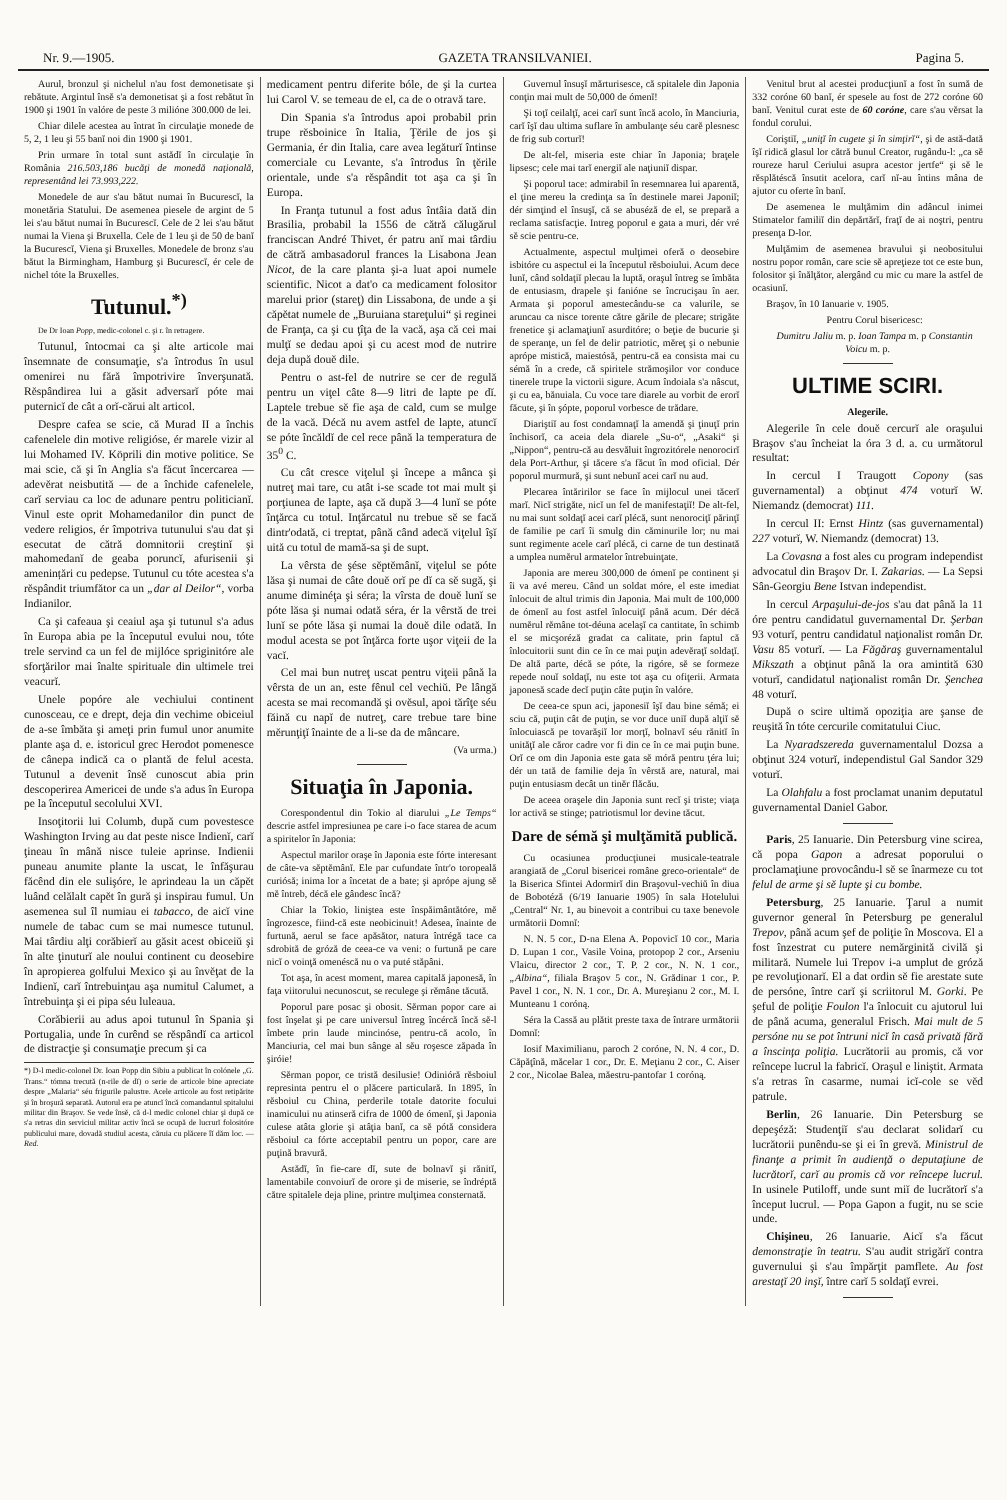Nr. 9.—1905. GAZETA TRANSILVANIEI. Pagina 5.
Aurul, bronzul şi nichelul n'au fost demonetisate şi rebătute. Argintul însĕ s'a demonetisat şi a fost rebătut în 1900 şi 1901 în valóre de peste 3 milióne 300.000 de lei.
Chiar dilele acestea au întrat în circulaţie monede de 5, 2, 1 leu şi 55 banĭ noi din 1900 şi 1901.
Prin urmare în total sunt astădĭ în circulaţie în România 216.503,186 bucăţi de monedă naţională, representând lei 73.993,222.
Monedele de aur s'au bătut numai în Bucurescĭ, la monetăria Statului. De asemenea piesele de argint de 5 lei s'au bătut numai în Bucurescĭ. Cele de 2 lei s'au bătut numai la Viena şi Bruxella. Cele de 1 leu şi de 50 de banĭ la Bucurescĭ, Viena şi Bruxelles. Monedele de bronz s'au bătut la Birmingham, Hamburg şi Bucurescĭ, ér cele de nichel tóte la Bruxelles.
Tutunul.<sup>*)</sup>
De Dr Ioan Popp, medic-colonel c. şi r. în retragere.
Tutunul, întocmai ca şi alte articole mai însemnate de consumaţie, s'a întrodus în usul omenirei nu fără împotrivire înverşunată. Rĕspândirea lui a găsit adversarĭ póte mai puternicĭ de cât a orĭ-cărui alt articol.
Despre cafea se scie, că Murad II a închis cafenelele din motive religióse, ér marele vizir al lui Mohamed IV. Köprili din motive politice. Se mai scie, că şi în Anglia s'a făcut încercarea — adevĕrat neisbutită — de a închide cafenelele, carĭ serviau ca loc de adunare pentru politicianĭ. Vinul este oprit Mohamedanilor din punct de vedere religios, ér împotriva tutunului s'au dat şi esecutat de cătră domnitorii creştinĭ şi mahomedanĭ de geaba poruncĭ, afurisenii şi amenințări cu pedepse. Tutunul cu tóte acestea s'a rĕspândit triumfător ca un „dar al Deilor“, vorba Indianilor.
Ca şi cafeaua şi ceaiul aşa şi tutunul s'a adus în Europa abia pe la începutul evului nou, tóte trele servind ca un fel de mijlóce spriginitóre ale sforţărilor mai înalte spirituale din ultimele trei veacurĭ.
Unele popóre ale vechiului continent cunosceau, ce e drept, deja din vechime obiceiul de a-se îmbăta şi ameţi prin fumul unor anumite plante aşa d. e. istoricul grec Herodot pomenesce de cânepa indică ca o plantă de felul acesta. Tutunul a devenit însĕ cunoscut abia prin descoperirea Americei de unde s'a adus în Europa pe la începutul secolului XVI.
Insoţitorii lui Columb, după cum povestesce Washington Irving au dat peste nisce Indienĭ, carĭ ţineau în mână nisce tuleie aprinse. Indienii puneau anumite plante la uscat, le înfăşurau făcênd din ele sulişóre, le aprindeau la un căpĕt luând celălalt capĕt în gură şi inspirau fumul. Un asemenea sul îl numiau ei tabacco, de aicĭ vine numele de tabac cum se mai numesce tutunul. Mai târdiu alţi corăbierĭ au găsit acest obiceiŭ şi în alte ţinuturĭ ale noului continent cu deosebire în apropierea golfului Mexico şi au învĕţat de la Indienĭ, carĭ întrebuinţau aşa numitul Calumet, a întrebuinţa şi ei pipa séu luleaua.
Corăbierii au adus apoi tutunul în Spania şi Portugalia, unde în curênd se rĕspândĭ ca articol de distracţie şi consumaţie precum şi ca
*) D-l medic-colonel Dr. Ioan Popp din Sibiu a publicat în colónele „G. Trans.“ tómna trecută (n-rile de dĭ) o serie de articole bine apreciate despre „Malaria“ séu frigurile palustre. Acele articole au fost retipărite şi în broşură separată. Autorul era pe atuncĭ încă comandantul spitalului militar din Braşov. Se vede însĕ, că d-l medic colonel chiar şi după ce s'a retras din serviciul militar activ încă se ocupă de lucrurĭ folositóre publicului mare, dovadă studiul acesta, căruia cu plăcere îĭ dăm loc. — Red.
medicament pentru diferite bóle, de şi la curtea lui Carol V. se temeau de el, ca de o otravă tare.
Din Spania s'a întrodus apoi probabil prin trupe rĕsboinice în Italia, Ţĕrile de jos şi Germania, ér din Italia, care avea legăturĭ întinse comerciale cu Levante, s'a întrodus în ţĕrile orientale, unde s'a rĕspândit tot aşa ca şi în Europa.
In Franţa tutunul a fost adus întâia dată din Brasilia, probabil la 1556 de cătră călugărul franciscan André Thivet, ér patru anĭ mai târdiu de cătră ambasadorul frances la Lisabona Jean Nicot, de la care planta şi-a luat apoi numele scientific. Nicot a dat'o ca medicament folositor marelui prior (stareţ) din Lissabona, de unde a şi căpĕtat numele de „Buruiana stareţului“ şi reginei de Franţa, ca şi cu ţîţa de la vacă, aşa că cei mai mulţĭ se dedau apoi şi cu acest mod de nutrire deja după douĕ dile.
Pentru o ast-fel de nutrire se cer de regulă pentru un viţel câte 8—9 litri de lapte pe dĭ. Laptele trebue sĕ fie aşa de cald, cum se mulge de la vacă. Décă nu avem astfel de lapte, atuncĭ se póte încăldĭ de cel rece până la temperatura de 35<sup>0</sup> C.
Cu cât cresce viţelul şi începe a mânca şi nutreţ mai tare, cu atât i-se scade tot mai mult şi porţiunea de lapte, aşa că după 3—4 lunĭ se póte înţărca cu totul. Inţărcatul nu trebue sĕ se facă dintr'odată, ci treptat, până când adecă viţelul îşĭ uită cu totul de mamă-sa şi de supt.
La vêrsta de şése sĕptĕmânĭ, viţelul se póte lăsa şi numai de câte douĕ orĭ pe dĭ ca sĕ sugă, şi anume diminéţa şi séra; la vîrsta de douĕ lunĭ se póte lăsa şi numai odată séra, ér la vêrstă de trei lunĭ se póte lăsa şi numai la douĕ dile odată. In modul acesta se pot înţărca forte uşor viţeii de la vacĭ.
Cel mai bun nutreţ uscat pentru viţeii până la vêrsta de un an, este fênul cel vechiŭ. Pe lângă acesta se mai recomandă şi ovĕsul, apoi tărîţe séu făină cu napĭ de nutreţ, care trebue tare bine mĕrunţiţĭ înainte de a li-se da de mâncare.
(Va urma.)
Situaţia în Japonia.
Corespondentul din Tokio al diarului „Le Temps“ descrie astfel impresiunea pe care i-o face starea de acum a spiritelor în Japonia:
Aspectul marilor oraşe în Japonia este fórte interesant de câte-va sĕptĕmânĭ. Ele par cufundate într'o toropeală curiósă; inima lor a încetat de a bate; şi aprópe ajung sĕ mĕ întreb, décă ele gândesc încă?
Chiar la Tokio, liniştea este înspăimântătóre, mĕ îngrozesce, fiind-că este neobicinuit! Adesea, înainte de furtună, aerul se face apăsător, natura întrégă tace ca sdrobită de gróză de ceea-ce va veni: o furtună pe care nicĭ o voinţă omenéscă nu o va puté stăpâni.
Tot aşa, în acest moment, marea capitală japonesă, în faţa viitorului necunoscut, se reculege şi rĕmâne tăcută.
Poporul pare posac şi obosit. Sĕrman popor care ai fost înşelat şi pe care universul întreg încércă încă sĕ-l îmbete prin laude mincinóse, pentru-că acolo, în Manciuria, cel mai bun sânge al sĕu roşesce zăpada în şiróie!
Sĕrman popor, ce tristă desilusie! Odinióră rĕsboiul represinta pentru el o plăcere particulară. In 1895, în rĕsboiul cu China, perderile totale datorite focului inamicului nu atinseră cifra de 1000 de ómenĭ, şi Japonia culese atâta glorie şi atâţia banĭ, ca sĕ pótă considera rĕsboiul ca fórte acceptabil pentru un popor, care are puţină bravură.
Astădĭ, în fie-care dĭ, sute de bolnavĭ şi rănitĭ, lamentabile convoiurĭ de orore şi de miserie, se îndréptă către spitalele deja pline, printre mulţimea consternată.
Guvernul însuşĭ mărturisesce, că spitalele din Japonia conţin mai mult de 50,000 de ómenĭ!
Şi toţĭ ceilalţĭ, acei carĭ sunt încă acolo, în Manciuria, carĭ îşĭ dau ultima suflare în ambulanţe séu carĕ plesnesc de frig sub corturĭ!
De alt-fel, miseria este chiar în Japonia; braţele lipsesc; cele mai tarĭ energiĭ ale naţiuniĭ dispar.
Şi poporul tace: admirabil în resemnarea lui aparentă, el ţine mereu la credinţa sa în destinele marei Japoniĭ; dér simţind el însuşĭ, că se abuséză de el, se prepară a reclama satisfacţie. Intreg poporul e gata a muri, dér vré sĕ scie pentru-ce.
Actualmente, aspectul mulţimei oferă o deosebire isbitóre cu aspectul ei la începutul rĕsboiului. Acum dece lunĭ, când soldaţiĭ plecau la luptă, oraşul întreg se îmbăta de entusiasm, drapele şi fanióne se încrucişau în aer. Armata şi poporul amestecându-se ca valurile, se aruncau ca nisce torente către gările de plecare; strigăte frenetice şi aclamaţiunĭ asurditóre; o beţie de bucurie şi de speranţe, un fel de delir patriotic, mĕreţ şi o nebunie aprópe mistică, maiestósă, pentru-că ea consista mai cu sémă în a crede, că spiritele strămoşilor vor conduce tinerele trupe la victorii sigure. Acum îndoiala s'a nâscut, şi cu ea, bănuiala. Cu voce tare diarele au vorbit de erorĭ făcute, şi în şópte, poporul vorbesce de trădare.
Diariştiĭ au fost condamnaţĭ la amendă şi ţinuţĭ prin închisorĭ, ca aceia dela diarele „Su-o“, „Asaki“ şi „Nippon“, pentru-că au desvăluit îngrozitórele nenorocirĭ dela Port-Arthur, şi tăcere s'a făcut în mod oficial. Dér poporul murmură, şi sunt nebunĭ acei carĭ nu aud.
Plecarea întăririlor se face în mijlocul unei tăcerĭ marĭ. Nicĭ strigăte, nicĭ un fel de manifestaţiĭ! De alt-fel, nu mai sunt soldaţĭ acei carĭ plécă, sunt nenorociţĭ părinţĭ de familie pe carĭ îi smulg din căminurile lor; nu mai sunt regimente acele carĭ plécă, ci carne de tun destinată a umplea numĕrul armatelor întrebuinţate.
Japonia are mereu 300,000 de ómenĭ pe continent şi îi va avé mereu. Când un soldat móre, el este imediat înlocuit de altul trimis din Japonia. Mai mult de 100,000 de ómenĭ au fost astfel înlocuiţĭ până acum. Dér décă numĕrul rĕmâne tot-déuna acelaşĭ ca cantitate, în schimb el se micşoréză gradat ca calitate, prin faptul că înlocuitorii sunt din ce în ce mai puţin adevĕraţĭ soldaţĭ. De altă parte, décă se póte, la rigóre, sĕ se formeze repede nouĭ soldaţĭ, nu este tot aşa cu ofiţerii. Armata japonesă scade decĭ puţin câte puţin în valóre.
De ceea-ce spun aci, japonesiĭ îşĭ dau bine sémă; ei sciu că, puţin cât de puţin, se vor duce uniĭ după alţiĭ sĕ înlocuiască pe tovarăşiĭ lor morţĭ, bolnavĭ séu rănitĭ în unităţĭ ale căror cadre vor fi din ce în ce mai puţin bune. Orĭ ce om din Japonia este gata sĕ móră pentru ţéra lui; dér un tată de familie deja în vêrstă are, natural, mai puţin entusiasm decât un tinĕr flăcău.
De aceea oraşele din Japonia sunt recĭ şi triste; viaţa lor activă se stinge; patriotismul lor devine tăcut.
Dare de sémă şi mulţămită publică.
Cu ocasiunea producţiunei musicale-teatrale arangiată de „Corul bisericei române greco-orientale“ de la Biserica Sfintei Adormirĭ din Braşovul-vechiŭ în diua de Bobotéză (6/19 Ianuarie 1905) în sala Hotelului „Central“ Nr. 1, au binevoit a contribui cu taxe benevole următorii Domnĭ:
N. N. 5 cor., D-na Elena A. Popovicĭ 10 cor., Maria D. Lupan 1 cor., Vasile Voina, protopop 2 cor., Arseniu Vlaicu, director 2 cor., T. P. 2 cor., N. N. 1 cor., „Albina“, filiala Braşov 5 cor., N. Grădinar 1 cor., P. Pavel 1 cor., N. N. 1 cor., Dr. A. Mureşianu 2 cor., M. I. Munteanu 1 coróną.
Séra la Cassă au plătit preste taxa de întrare următorii Domnĭ:
Iosif Maximilianu, paroch 2 coróne, N. N. 4 cor., D. Căpăţînă, măcelar 1 cor., Dr. E. Meţianu 2 cor., C. Aiser 2 cor., Nicolae Balea, măestru-pantofar 1 coróną.
Venitul brut al acestei producţiunĭ a fost în sumă de 332 coróne 60 banĭ, ér spesele au fost de 272 coróne 60 banĭ. Venitul curat este de 60 coróne, care s'au vĕrsat la fondul corului.
Coriştiĭ, „uniţĭ în cugete şi în simţirĭ“, şi de astă-dată îşĭ ridică glasul lor cătră bunul Creator, rugându-l: „ca sĕ roureze harul Ceriului asupra acestor jertfe“ şi sĕ le rĕsplătéscă însutit acelora, carĭ nĭ-au întins mâna de ajutor cu oferte în banĭ.
De asemenea le mulţămim din adâncul inimei Stimatelor familiĭ din depărtărĭ, fraţĭ de ai noştri, pentru presenţa D-lor.
Mulţămim de asemenea bravului şi neobositului nostru popor român, care scie sĕ apreţieze tot ce este bun, folositor şi înălţător, alergând cu mic cu mare la astfel de ocasiunĭ.
Braşov, în 10 Ianuarie v. 1905.
Pentru Corul bisericesc:
Dumitru Jaliu m. p. Ioan Tampa m. p Constantin Voicu m. p.
ULTIME SCIRI.
Alegerile.
Alegerile în cele douĕ cercurĭ ale oraşului Braşov s'au încheiat la óra 3 d. a. cu următorul resultat:
In cercul I Traugott Copony (sas guvernamental) a obţinut 474 voturĭ W. Niemandz (democrat) 111.
In cercul II: Ernst Hintz (sas guvernamental) 227 voturĭ, W. Niemandz (democrat) 13.
La Covasna a fost ales cu program independist advocatul din Braşov Dr. I. Zakarias. — La Sepsi Sân-Georgiu Bene Istvan independist.
In cercul Arpaşului-de-jos s'au dat până la 11 óre pentru candidatul guvernamental Dr. Şerban 93 voturĭ, pentru candidatul naţionalist român Dr. Vasu 85 voturĭ. — La Făgăraş guvernamentalul Mikszath a obţinut până la ora amintită 630 voturĭ, candidatul naţionalist român Dr. Şenchea 48 voturĭ.
După o scire ultimă opoziţia are şanse de reuşită în tóte cercurile comitatului Ciuc.
La Nyaradszereda guvernamentalul Dozsa a obţinut 324 voturĭ, independistul Gal Sandor 329 voturĭ.
La Olahfalu a fost proclamat unanim deputatul guvernamental Daniel Gabor.
Paris, 25 Ianuarie. Din Petersburg vine scirea, că popa Gapon a adresat poporului o proclamaţiune provocându-l sĕ se înarmeze cu tot felul de arme şi sĕ lupte şi cu bombe.
Petersburg, 25 Ianuarie. Ţarul a numit guvernor general în Petersburg pe generalul Trepov, până acum şef de poliţie în Moscova. El a fost înzestrat cu putere nemărginită civilă şi militară. Numele lui Trepov i-a umplut de gróză pe revoluţionarĭ. El a dat ordin sĕ fie arestate sute de persóne, între carĭ şi scriitorul M. Gorki. Pe şeful de poliţie Foulon l'a înlocuit cu ajutorul lui de până acuma, generalul Frisch. Mai mult de 5 persóne nu se pot întruni nicĭ în casă privată fără a înscinţa poliţia. Lucrătorii au promis, că vor reîncepe lucrul la fabricĭ. Oraşul e liniştit. Armata s'a retras în casarme, numai icĭ-cole se vĕd patrule.
Berlin, 26 Ianuarie. Din Petersburg se depeşéză: Studenţiĭ s'au declarat solidarĭ cu lucrătorii punêndu-se şi ei în grevă. Ministrul de finanţe a primit în audienţă o deputaţiune de lucrătorĭ, carĭ au promis că vor reîncepe lucrul. In usinele Putiloff, unde sunt miĭ de lucrătorĭ s'a început lucrul. — Popa Gapon a fugit, nu se scie unde.
Chişineu, 26 Ianuarie. Aicĭ s'a făcut demonstraţie în teatru. S'au audit strigărĭ contra guvernului şi s'au împărţit pamflete. Au fost arestaţĭ 20 inşĭ, între carĭ 5 soldaţĭ evrei.